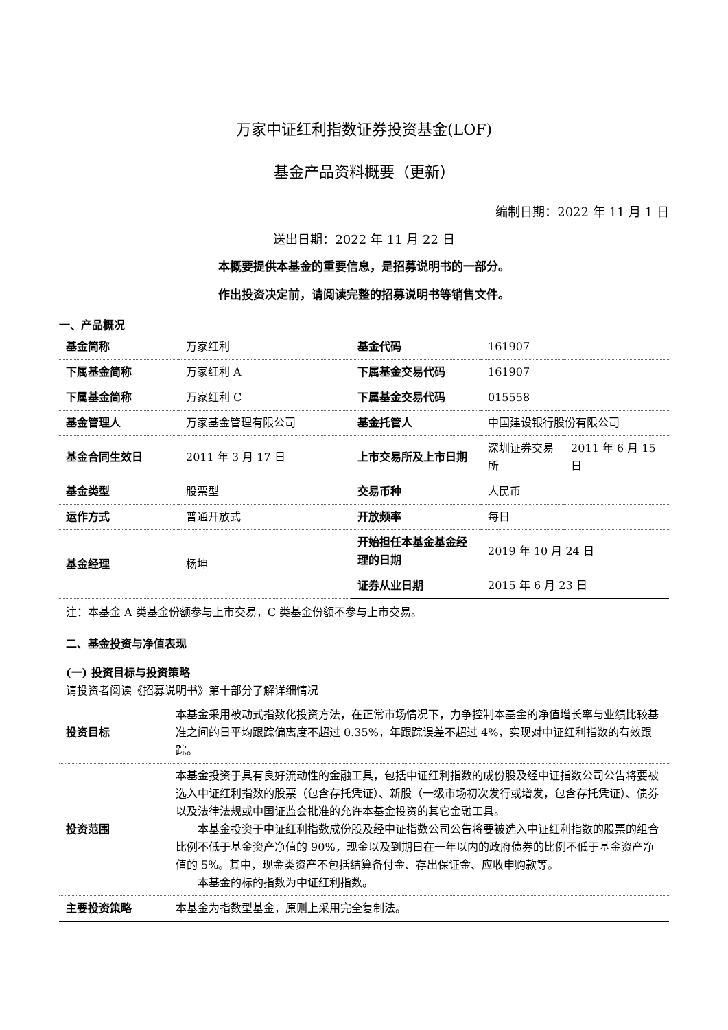万家中证红利指数证券投资基金(LOF)
基金产品资料概要（更新）
编制日期：2022 年 11 月 1 日
送出日期：2022 年 11 月 22 日
本概要提供本基金的重要信息，是招募说明书的一部分。
作出投资决定前，请阅读完整的招募说明书等销售文件。
一、产品概况
| 基金简称 | 万家红利 | 基金代码 | 161907 | |
| 下属基金简称 | 万家红利 A | 下属基金交易代码 | 161907 | |
| 下属基金简称 | 万家红利 C | 下属基金交易代码 | 015558 | |
| 基金管理人 | 万家基金管理有限公司 | 基金托管人 | 中国建设银行股份有限公司 | |
| 基金合同生效日 | 2011 年 3 月 17 日 | 上市交易所及上市日期 | 深圳证券交易所 | 2011 年 6 月 15 日 |
| 基金类型 | 股票型 | 交易币种 | 人民币 | |
| 运作方式 | 普通开放式 | 开放频率 | 每日 | |
| 基金经理 | 杨坤 | 开始担任本基金基金经理的日期 | 2019 年 10 月 24 日 | |
| | | 证券从业日期 | 2015 年 6 月 23 日 | |
注：本基金 A 类基金份额参与上市交易，C 类基金份额不参与上市交易。
二、基金投资与净值表现
(一) 投资目标与投资策略
请投资者阅读《招募说明书》第十部分了解详细情况
| 投资目标 | 本基金采用被动式指数化投资方法，在正常市场情况下，力争控制本基金的净值增长率与业绩比较基准之间的日平均跟踪偏离度不超过 0.35%，年跟踪误差不超过 4%，实现对中证红利指数的有效跟踪。 |
| 投资范围 | 本基金投资于具有良好流动性的金融工具，包括中证红利指数的成份股及经中证指数公司公告将要被选入中证红利指数的股票（包含存托凭证）、新股（一级市场初次发行或增发，包含存托凭证）、债券以及法律法规或中国证监会批准的允许本基金投资的其它金融工具。 本基金投资于中证红利指数成份股及经中证指数公司公告将要被选入中证红利指数的股票的组合比例不低于基金资产净值的 90%，现金以及到期日在一年以内的政府债券的比例不低于基金资产净值的 5%。其中，现金类资产不包括结算备付金、存出保证金、应收申购款等。 本基金的标的指数为中证红利指数。 |
| 主要投资策略 | 本基金为指数型基金，原则上采用完全复制法。 |